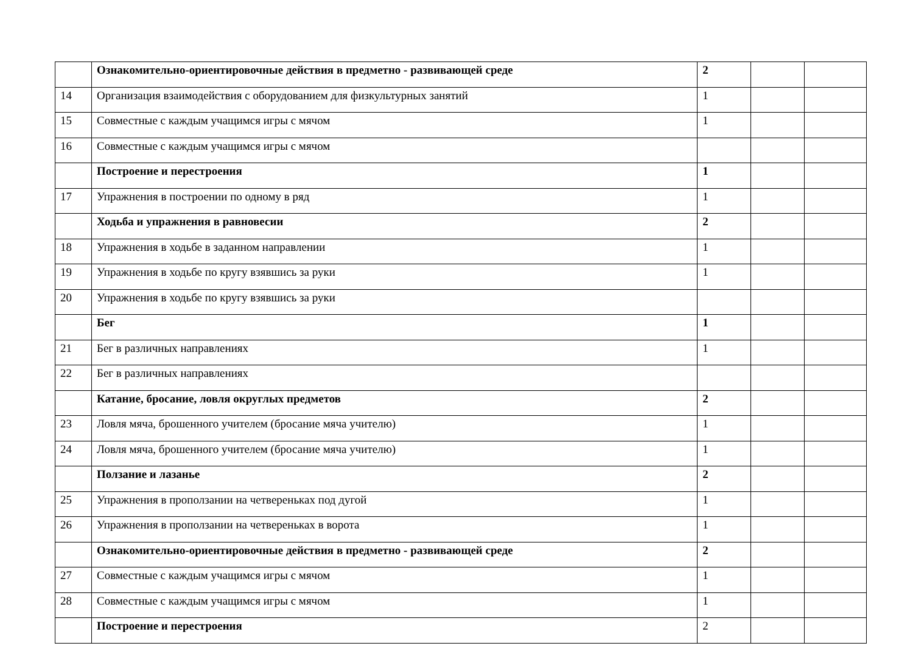| | Ознакомительно-ориентировочные действия в предметно - развивающей среде | 2 | | |
| 14 | Организация взаимодействия с оборудованием для физкультурных занятий | 1 | | |
| 15 | Совместные с каждым учащимся игры с мячом | 1 | | |
| 16 | Совместные с каждым учащимся игры с мячом | | | |
| | Построение и перестроения | 1 | | |
| 17 | Упражнения в построении по одному в ряд | 1 | | |
| | Ходьба и упражнения в равновесии | 2 | | |
| 18 | Упражнения в ходьбе в заданном направлении | 1 | | |
| 19 | Упражнения в ходьбе по кругу взявшись за руки | 1 | | |
| 20 | Упражнения в ходьбе по кругу взявшись за руки | | | |
| | Бег | 1 | | |
| 21 | Бег в различных направлениях | 1 | | |
| 22 | Бег в различных направлениях | | | |
| | Катание, бросание, ловля округлых предметов | 2 | | |
| 23 | Ловля мяча, брошенного учителем (бросание мяча учителю) | 1 | | |
| 24 | Ловля мяча, брошенного учителем (бросание мяча учителю) | 1 | | |
| | Ползание и лазанье | 2 | | |
| 25 | Упражнения в проползании на четвереньках под дугой | 1 | | |
| 26 | Упражнения в проползании на четвереньках в ворота | 1 | | |
| | Ознакомительно-ориентировочные действия в предметно - развивающей среде | 2 | | |
| 27 | Совместные с каждым учащимся игры с мячом | 1 | | |
| 28 | Совместные с каждым учащимся игры с мячом | 1 | | |
| | Построение и перестроения | 2 | | |